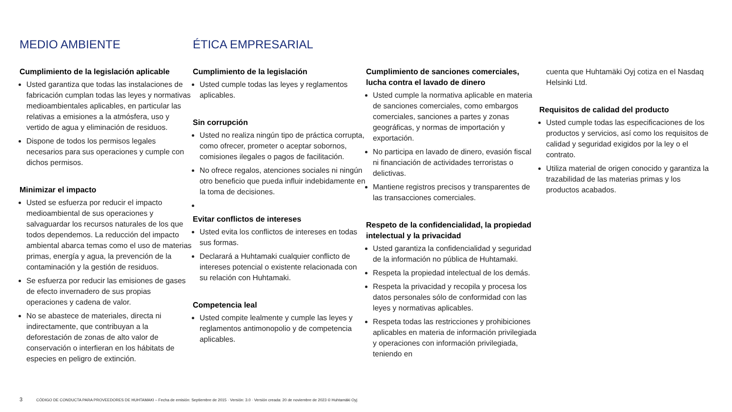MEDIO AMBIENTE
Cumplimiento de la legislación aplicable
Usted garantiza que todas las instalaciones de fabricación cumplan todas las leyes y normativas medioambientales aplicables, en particular las relativas a emisiones a la atmósfera, uso y vertido de agua y eliminación de residuos.
Dispone de todos los permisos legales necesarios para sus operaciones y cumple con dichos permisos.
Minimizar el impacto
Usted se esfuerza por reducir el impacto medioambiental de sus operaciones y salvaguardar los recursos naturales de los que todos dependemos. La reducción del impacto ambiental abarca temas como el uso de materias primas, energía y agua, la prevención de la contaminación y la gestión de residuos.
Se esfuerza por reducir las emisiones de gases de efecto invernadero de sus propias operaciones y cadena de valor.
No se abastece de materiales, directa ni indirectamente, que contribuyan a la deforestación de zonas de alto valor de conservación o interfieran en los hábitats de especies en peligro de extinción.
ÉTICA EMPRESARIAL
Cumplimiento de la legislación
Usted cumple todas las leyes y reglamentos aplicables.
Sin corrupción
Usted no realiza ningún tipo de práctica corrupta, como ofrecer, prometer o aceptar sobornos, comisiones ilegales o pagos de facilitación.
No ofrece regalos, atenciones sociales ni ningún otro beneficio que pueda influir indebidamente en la toma de decisiones.
Evitar conflictos de intereses
Usted evita los conflictos de intereses en todas sus formas.
Declarará a Huhtamaki cualquier conflicto de intereses potencial o existente relacionada con su relación con Huhtamaki.
Competencia leal
Usted compite lealmente y cumple las leyes y reglamentos antimonopolio y de competencia aplicables.
Cumplimiento de sanciones comerciales, lucha contra el lavado de dinero
Usted cumple la normativa aplicable en materia de sanciones comerciales, como embargos comerciales, sanciones a partes y zonas geográficas, y normas de importación y exportación.
No participa en lavado de dinero, evasión fiscal ni financiación de actividades terroristas o delictivas.
Mantiene registros precisos y transparentes de las transacciones comerciales.
Respeto de la confidencialidad, la propiedad intelectual y la privacidad
Usted garantiza la confidencialidad y seguridad de la información no pública de Huhtamaki.
Respeta la propiedad intelectual de los demás.
Respeta la privacidad y recopila y procesa los datos personales sólo de conformidad con las leyes y normativas aplicables.
Respeta todas las restricciones y prohibiciones aplicables en materia de información privilegiada y operaciones con información privilegiada, teniendo en
cuenta que Huhtamäki Oyj cotiza en el Nasdaq Helsinki Ltd.
Requisitos de calidad del producto
Usted cumple todas las especificaciones de los productos y servicios, así como los requisitos de calidad y seguridad exigidos por la ley o el contrato.
Utiliza material de origen conocido y garantiza la trazabilidad de las materias primas y los productos acabados.
3 CÓDIGO DE CONDUCTA PARA PROVEEDORES DE HUHTAMAKI – Fecha de emisión: Septiembre de 2015 · Versión: 3.0 · Versión creada: 20 de noviembre de 2023 © Huhtamäki Oyj